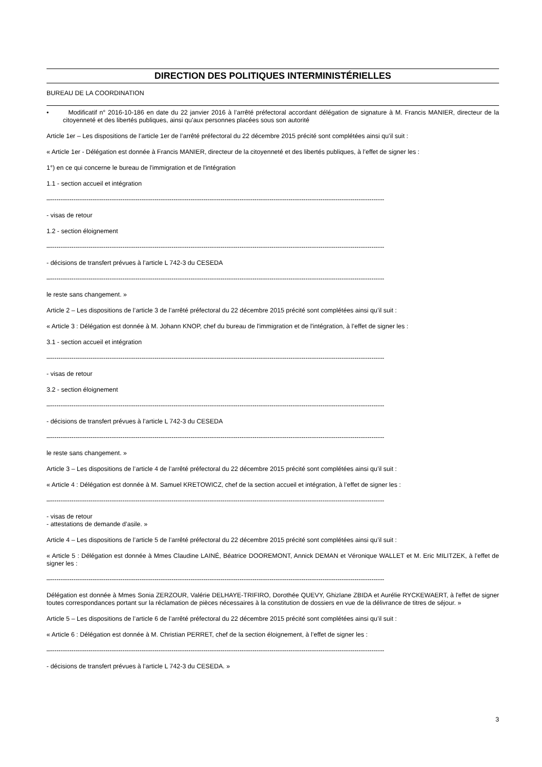DIRECTION DES POLITIQUES INTERMINISTÉRIELLES
BUREAU DE LA COORDINATION
• Modificatif n° 2016-10-186 en date du 22 janvier 2016 à l’arrêté préfectoral accordant délégation de signature à M. Francis MANIER, directeur de la citoyenneté et des libertés publiques, ainsi qu'aux personnes placées sous son autorité
Article 1er – Les dispositions de l’article 1er de l’arrêté préfectoral du 22 décembre 2015 précité sont complétées ainsi qu’il suit :
« Article 1er - Délégation est donnée à Francis MANIER, directeur de la citoyenneté et des libertés publiques, à l’effet de signer les :
1°) en ce qui concerne le bureau de l'immigration et de l'intégration
1.1 - section accueil et intégration
–-----------------------------------------------------------------------------------------------------------------------------------------------------------------------------
- visas de retour
1.2 - section éloignement
–-----------------------------------------------------------------------------------------------------------------------------------------------------------------------------
- décisions de transfert prévues à l’article L 742-3 du CESEDA
–-----------------------------------------------------------------------------------------------------------------------------------------------------------------------------
le reste sans changement. »
Article 2 – Les dispositions de l’article 3 de l’arrêté préfectoral du 22 décembre 2015 précité sont complétées ainsi qu’il suit :
« Article 3 : Délégation est donnée à M. Johann KNOP, chef du bureau de l'immigration et de l'intégration, à l’effet de signer les :
3.1 - section accueil et intégration
–-----------------------------------------------------------------------------------------------------------------------------------------------------------------------------
- visas de retour
3.2 - section éloignement
–-----------------------------------------------------------------------------------------------------------------------------------------------------------------------------
- décisions de transfert prévues à l’article L 742-3 du CESEDA
–-----------------------------------------------------------------------------------------------------------------------------------------------------------------------------
le reste sans changement. »
Article 3 – Les dispositions de l’article 4 de l’arrêté préfectoral du 22 décembre 2015 précité sont complétées ainsi qu’il suit :
« Article 4 : Délégation est donnée à M. Samuel KRETOWICZ, chef de la section accueil et intégration, à l’effet de signer les :
–-----------------------------------------------------------------------------------------------------------------------------------------------------------------------------
- visas de retour
- attestations de demande d’asile. »
Article 4 – Les dispositions de l’article 5 de l’arrêté préfectoral du 22 décembre 2015 précité sont complétées ainsi qu’il suit :
« Article 5 : Délégation est donnée à Mmes Claudine LAINÉ, Béatrice DOOREMONT, Annick DEMAN et Véronique WALLET et M. Eric MILITZEK, à l’effet de signer les :
–-----------------------------------------------------------------------------------------------------------------------------------------------------------------------------
Délégation est donnée à Mmes Sonia ZERZOUR, Valérie DELHAYE-TRIFIRO, Dorothée QUEVY, Ghizlane ZBIDA et Aurélie RYCKEWAERT, à l'effet de signer toutes correspondances portant sur la réclamation de pièces nécessaires à la constitution de dossiers en vue de la délivrance de titres de séjour. »
Article 5 – Les dispositions de l’article 6 de l’arrêté préfectoral du 22 décembre 2015 précité sont complétées ainsi qu’il suit :
« Article 6 : Délégation est donnée à M. Christian PERRET, chef de la section éloignement, à l’effet de signer les :
–-----------------------------------------------------------------------------------------------------------------------------------------------------------------------------
- décisions de transfert prévues à l’article L 742-3 du CESEDA. »
3